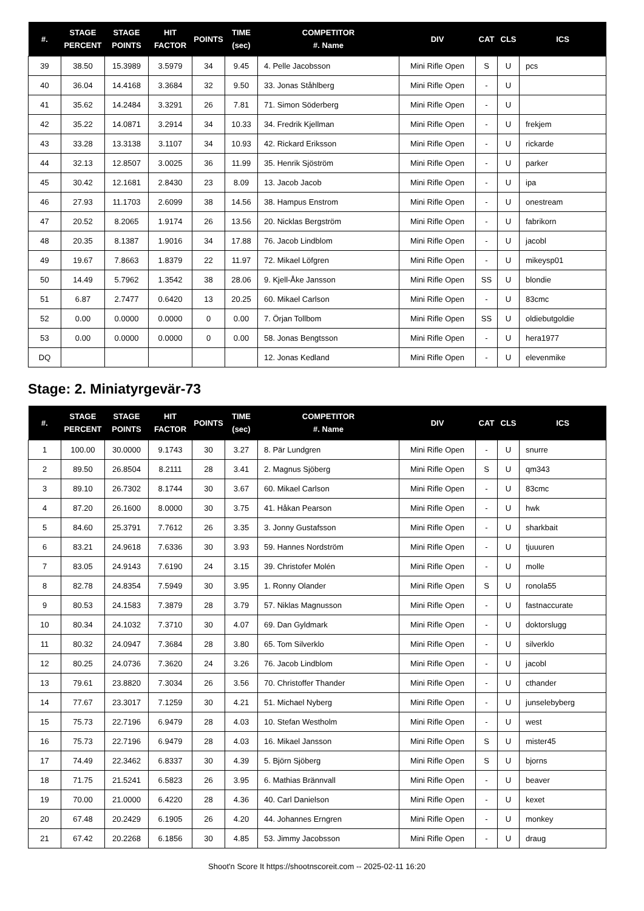| #. | STAGE PERCENT | STAGE POINTS | HIT FACTOR | POINTS | TIME (sec) | COMPETITOR #. Name | DIV | CAT | CLS | ICS |
| --- | --- | --- | --- | --- | --- | --- | --- | --- | --- | --- |
| 39 | 38.50 | 15.3989 | 3.5979 | 34 | 9.45 | 4. Pelle Jacobsson | Mini Rifle Open | S | U | pcs |
| 40 | 36.04 | 14.4168 | 3.3684 | 32 | 9.50 | 33. Jonas Ståhlberg | Mini Rifle Open | - | U | |
| 41 | 35.62 | 14.2484 | 3.3291 | 26 | 7.81 | 71. Simon Söderberg | Mini Rifle Open | - | U | |
| 42 | 35.22 | 14.0871 | 3.2914 | 34 | 10.33 | 34. Fredrik Kjellman | Mini Rifle Open | - | U | frekjem |
| 43 | 33.28 | 13.3138 | 3.1107 | 34 | 10.93 | 42. Rickard Eriksson | Mini Rifle Open | - | U | rickarde |
| 44 | 32.13 | 12.8507 | 3.0025 | 36 | 11.99 | 35. Henrik Sjöström | Mini Rifle Open | - | U | parker |
| 45 | 30.42 | 12.1681 | 2.8430 | 23 | 8.09 | 13. Jacob Jacob | Mini Rifle Open | - | U | ipa |
| 46 | 27.93 | 11.1703 | 2.6099 | 38 | 14.56 | 38. Hampus Enstrom | Mini Rifle Open | - | U | onestream |
| 47 | 20.52 | 8.2065 | 1.9174 | 26 | 13.56 | 20. Nicklas Bergström | Mini Rifle Open | - | U | fabrikorn |
| 48 | 20.35 | 8.1387 | 1.9016 | 34 | 17.88 | 76. Jacob Lindblom | Mini Rifle Open | - | U | jacobl |
| 49 | 19.67 | 7.8663 | 1.8379 | 22 | 11.97 | 72. Mikael Löfgren | Mini Rifle Open | - | U | mikeysp01 |
| 50 | 14.49 | 5.7962 | 1.3542 | 38 | 28.06 | 9. Kjell-Åke Jansson | Mini Rifle Open | SS | U | blondie |
| 51 | 6.87 | 2.7477 | 0.6420 | 13 | 20.25 | 60. Mikael Carlson | Mini Rifle Open | - | U | 83cmc |
| 52 | 0.00 | 0.0000 | 0.0000 | 0 | 0.00 | 7. Örjan Tollbom | Mini Rifle Open | SS | U | oldiebutgoldie |
| 53 | 0.00 | 0.0000 | 0.0000 | 0 | 0.00 | 58. Jonas Bengtsson | Mini Rifle Open | - | U | hera1977 |
| DQ | | | | | | 12. Jonas Kedland | Mini Rifle Open | - | U | elevenmike |
Stage: 2. Miniatyrgevär-73
| #. | STAGE PERCENT | STAGE POINTS | HIT FACTOR | POINTS | TIME (sec) | COMPETITOR #. Name | DIV | CAT | CLS | ICS |
| --- | --- | --- | --- | --- | --- | --- | --- | --- | --- | --- |
| 1 | 100.00 | 30.0000 | 9.1743 | 30 | 3.27 | 8. Pär Lundgren | Mini Rifle Open | - | U | snurre |
| 2 | 89.50 | 26.8504 | 8.2111 | 28 | 3.41 | 2. Magnus Sjöberg | Mini Rifle Open | S | U | qm343 |
| 3 | 89.10 | 26.7302 | 8.1744 | 30 | 3.67 | 60. Mikael Carlson | Mini Rifle Open | - | U | 83cmc |
| 4 | 87.20 | 26.1600 | 8.0000 | 30 | 3.75 | 41. Håkan Pearson | Mini Rifle Open | - | U | hwk |
| 5 | 84.60 | 25.3791 | 7.7612 | 26 | 3.35 | 3. Jonny Gustafsson | Mini Rifle Open | - | U | sharkbait |
| 6 | 83.21 | 24.9618 | 7.6336 | 30 | 3.93 | 59. Hannes Nordström | Mini Rifle Open | - | U | tjuuuren |
| 7 | 83.05 | 24.9143 | 7.6190 | 24 | 3.15 | 39. Christofer Molén | Mini Rifle Open | - | U | molle |
| 8 | 82.78 | 24.8354 | 7.5949 | 30 | 3.95 | 1. Ronny Olander | Mini Rifle Open | S | U | ronola55 |
| 9 | 80.53 | 24.1583 | 7.3879 | 28 | 3.79 | 57. Niklas Magnusson | Mini Rifle Open | - | U | fastnaccurate |
| 10 | 80.34 | 24.1032 | 7.3710 | 30 | 4.07 | 69. Dan Gyldmark | Mini Rifle Open | - | U | doktorslugg |
| 11 | 80.32 | 24.0947 | 7.3684 | 28 | 3.80 | 65. Tom Silverklo | Mini Rifle Open | - | U | silverklo |
| 12 | 80.25 | 24.0736 | 7.3620 | 24 | 3.26 | 76. Jacob Lindblom | Mini Rifle Open | - | U | jacobl |
| 13 | 79.61 | 23.8820 | 7.3034 | 26 | 3.56 | 70. Christoffer Thander | Mini Rifle Open | - | U | cthander |
| 14 | 77.67 | 23.3017 | 7.1259 | 30 | 4.21 | 51. Michael Nyberg | Mini Rifle Open | - | U | junselebyberg |
| 15 | 75.73 | 22.7196 | 6.9479 | 28 | 4.03 | 10. Stefan Westholm | Mini Rifle Open | - | U | west |
| 16 | 75.73 | 22.7196 | 6.9479 | 28 | 4.03 | 16. Mikael Jansson | Mini Rifle Open | S | U | mister45 |
| 17 | 74.49 | 22.3462 | 6.8337 | 30 | 4.39 | 5. Björn Sjöberg | Mini Rifle Open | S | U | bjorns |
| 18 | 71.75 | 21.5241 | 6.5823 | 26 | 3.95 | 6. Mathias Brännvall | Mini Rifle Open | - | U | beaver |
| 19 | 70.00 | 21.0000 | 6.4220 | 28 | 4.36 | 40. Carl Danielson | Mini Rifle Open | - | U | kexet |
| 20 | 67.48 | 20.2429 | 6.1905 | 26 | 4.20 | 44. Johannes Erngren | Mini Rifle Open | - | U | monkey |
| 21 | 67.42 | 20.2268 | 6.1856 | 30 | 4.85 | 53. Jimmy Jacobsson | Mini Rifle Open | - | U | draug |
Shoot'n Score It https://shootnscoreit.com -- 2025-02-11 16:20